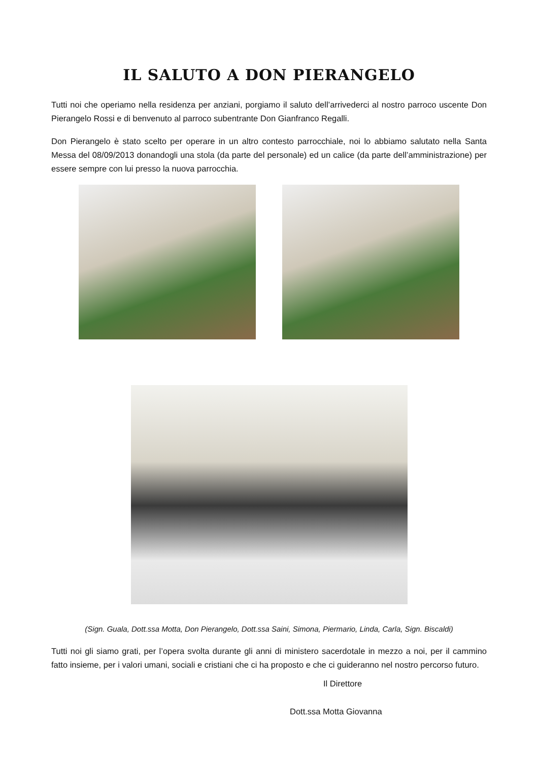IL SALUTO A DON PIERANGELO
Tutti noi che operiamo nella residenza per anziani, porgiamo il saluto dell’arrivederci al nostro parroco uscente Don Pierangelo Rossi e di benvenuto al parroco subentrante Don Gianfranco Regalli.
Don Pierangelo è stato scelto per operare in un altro contesto parrocchiale, noi lo abbiamo salutato nella Santa Messa del 08/09/2013 donandogli una stola (da parte del personale) ed un calice (da parte dell’amministrazione) per essere sempre con lui presso la nuova parrocchia.
(Sign. Guala, Dott.ssa Motta, Don Pierangelo, Dott.ssa Saini, Simona, Piermario, Linda, Carla, Sign. Biscaldi)
Tutti noi gli siamo grati, per l’opera svolta durante gli anni di ministero sacerdotale in mezzo a noi, per il cammino fatto insieme, per i valori umani, sociali e cristiani che ci ha proposto e che ci guideranno nel nostro percorso futuro.
Il Direttore
Dott.ssa Motta Giovanna